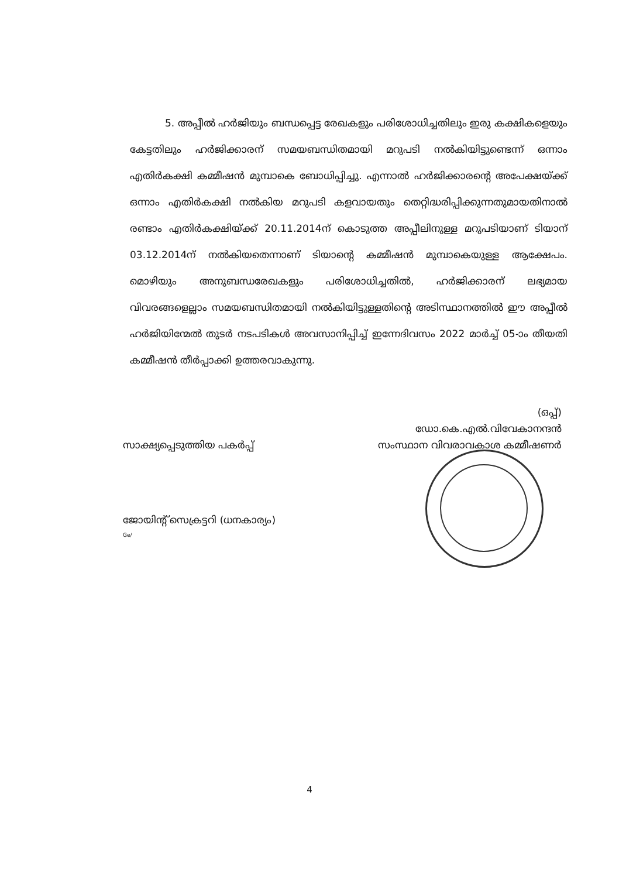5. അപ്പീൽ ഹർജിയും ബന്ധപ്പെട്ട രേഖകളും പരിശോധിച്ചതിലും ഇരു കക്ഷികളെയും കേട്ടതിലും ഹർജിക്കാരന് സമയബന്ധിതമായി മറുപടി നൽകിയിട്ടുണ്ടെന്ന് ഒന്നാം എതിർകക്ഷി കമ്മീഷൻ മുമ്പാകെ ബോധിപ്പിച്ചു. എന്നാൽ ഹർജിക്കാരന്റെ അപേക്ഷയ്ക്ക് ഒന്നാം എതിർകക്ഷി നൽകിയ മറുപടി കളവായതും തെറ്റിദ്ധരിപ്പിക്കുന്നതുമായതിനാൽ രണ്ടാം എതിർകക്ഷിയ്ക്ക് 20.11.2014ന് കൊടുത്ത അപ്പീലിനുള്ള മറുപടിയാണ് ടിയാന് 03.12.2014ന് നൽകിയതെന്നാണ് ടിയാന്റെ കമ്മീഷൻ മുമ്പാകെയുള്ള ആക്ഷേപം. മൊഴിയും അനുബന്ധരേഖകളും പരിശോധിച്ചതിൽ, ഹർജിക്കാരന് ലഭ്യമായ വിവരങ്ങളെല്ലാം സമയബന്ധിതമായി നൽകിയിട്ടുള്ളതിന്റെ അടിസ്ഥാനത്തിൽ ഈ അപ്പീൽ ഹർജിയിന്മേൽ തുടർ നടപടികൾ അവസാനിപ്പിച്ച് ഇന്നേദിവസം 2022 മാർച്ച് 05-ാം തീയതി കമ്മീഷൻ തീർപ്പാക്കി ഉത്തരവാകുന്നു.
(ഒപ്പ്)
ഡോ.കെ.എൽ.വിവേകാനന്ദൻ
സംസ്ഥാന വിവരാവകാശ കമ്മീഷണർ
സാക്ഷ്യപ്പെടുത്തിയ പകർപ്പ്
ജോയിന്റ് സെക്രട്ടറി (ധനകാര്യം)
Ge/
4